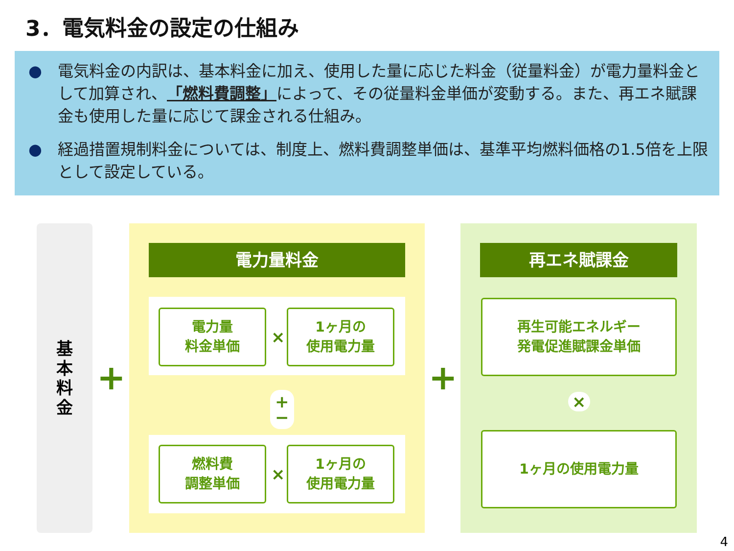3．電気料金の設定の仕組み
● 電気料金の内訳は、基本料金に加え、使用した量に応じた料金（従量料金）が電力量料金として加算され、「燃料費調整」によって、その従量料金単価が変動する。また、再エネ賦課金も使用した量に応じて課金される仕組み。
● 経過措置規制料金については、制度上、燃料費調整単価は、基準平均燃料価格の1.5倍を上限として設定している。
基
本
料
金
+
電力量料金
電力量
料金単価
×
1ヶ月の
使用電力量
+
−
燃料費
調整単価
×
1ヶ月の
使用電力量
+
再エネ賦課金
再生可能エネルギー
発電促進賦課金単価
×
1ヶ月の使用電力量
4